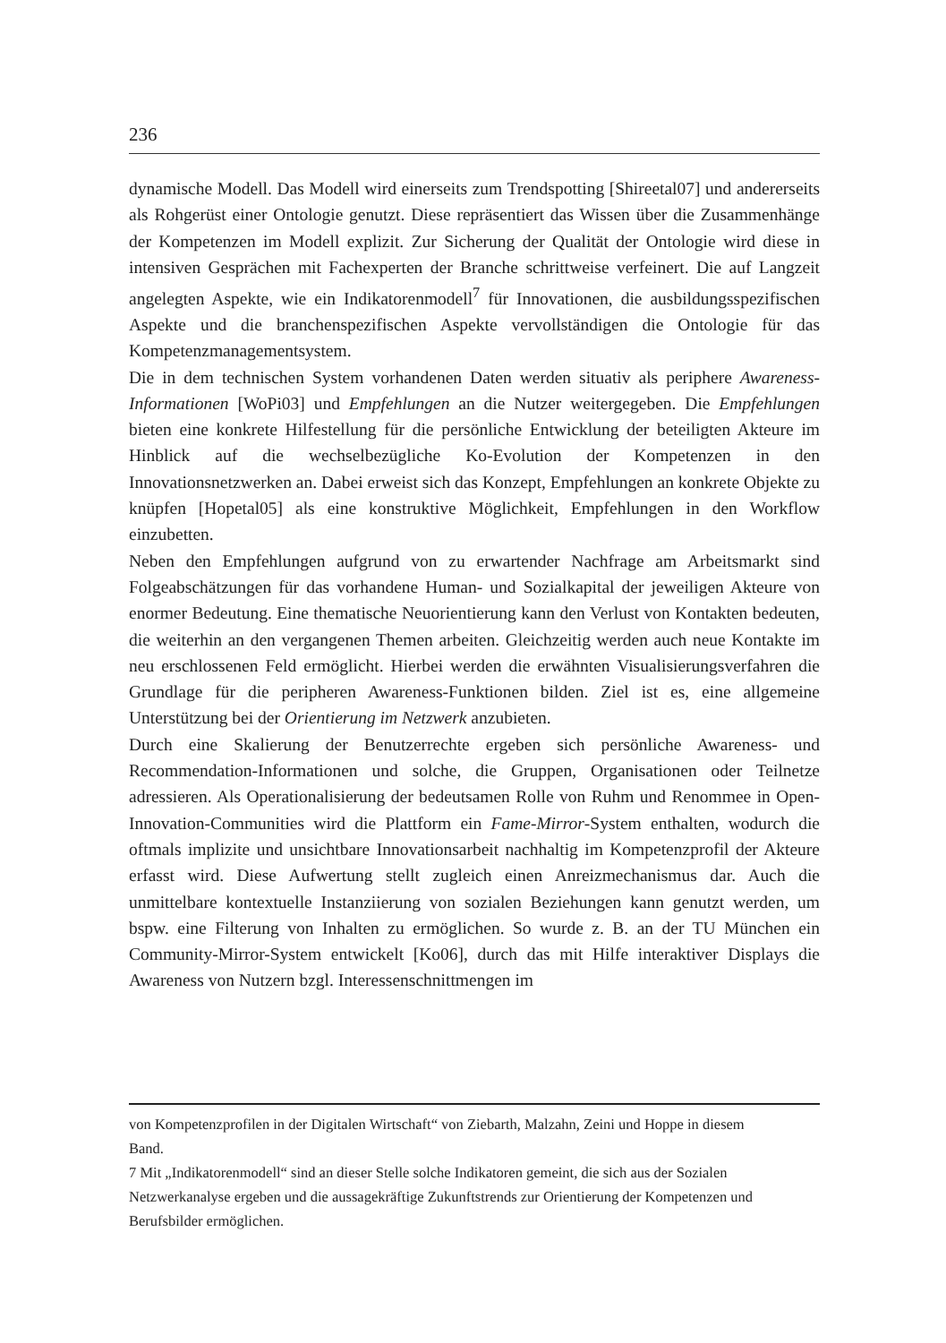236
dynamische Modell. Das Modell wird einerseits zum Trendspotting [Shireetal07] und andererseits als Rohgerüst einer Ontologie genutzt. Diese repräsentiert das Wissen über die Zusammenhänge der Kompetenzen im Modell explizit. Zur Sicherung der Qualität der Ontologie wird diese in intensiven Gesprächen mit Fachexperten der Branche schrittweise verfeinert. Die auf Langzeit angelegten Aspekte, wie ein Indikatorenmodell<sup>7</sup> für Innovationen, die ausbildungsspezifischen Aspekte und die branchenspezifischen Aspekte vervollständigen die Ontologie für das Kompetenzmanagementsystem.
Die in dem technischen System vorhandenen Daten werden situativ als periphere Awareness-Informationen [WoPi03] und Empfehlungen an die Nutzer weitergegeben. Die Empfehlungen bieten eine konkrete Hilfestellung für die persönliche Entwicklung der beteiligten Akteure im Hinblick auf die wechselbezügliche Ko-Evolution der Kompetenzen in den Innovationsnetzwerken an. Dabei erweist sich das Konzept, Empfehlungen an konkrete Objekte zu knüpfen [Hopetal05] als eine konstruktive Möglichkeit, Empfehlungen in den Workflow einzubetten.
Neben den Empfehlungen aufgrund von zu erwartender Nachfrage am Arbeitsmarkt sind Folgeabschätzungen für das vorhandene Human- und Sozialkapital der jeweiligen Akteure von enormer Bedeutung. Eine thematische Neuorientierung kann den Verlust von Kontakten bedeuten, die weiterhin an den vergangenen Themen arbeiten. Gleichzeitig werden auch neue Kontakte im neu erschlossenen Feld ermöglicht. Hierbei werden die erwähnten Visualisierungsverfahren die Grundlage für die peripheren Awareness-Funktionen bilden. Ziel ist es, eine allgemeine Unterstützung bei der Orientierung im Netzwerk anzubieten.
Durch eine Skalierung der Benutzerrechte ergeben sich persönliche Awareness- und Recommendation-Informationen und solche, die Gruppen, Organisationen oder Teilnetze adressieren. Als Operationalisierung der bedeutsamen Rolle von Ruhm und Renommee in Open-Innovation-Communities wird die Plattform ein Fame-Mirror-System enthalten, wodurch die oftmals implizite und unsichtbare Innovationsarbeit nachhaltig im Kompetenzprofil der Akteure erfasst wird. Diese Aufwertung stellt zugleich einen Anreizmechanismus dar. Auch die unmittelbare kontextuelle Instanziierung von sozialen Beziehungen kann genutzt werden, um bspw. eine Filterung von Inhalten zu ermöglichen. So wurde z. B. an der TU München ein Community-Mirror-System entwickelt [Ko06], durch das mit Hilfe interaktiver Displays die Awareness von Nutzern bzgl. Interessenschnittmengen im
von Kompetenzprofilen in der Digitalen Wirtschaft“ von Ziebarth, Malzahn, Zeini und Hoppe in diesem Band.
7 Mit „Indikatorenmodell“ sind an dieser Stelle solche Indikatoren gemeint, die sich aus der Sozialen Netzwerkanalyse ergeben und die aussagekräftige Zukunftstrends zur Orientierung der Kompetenzen und Berufsbilder ermöglichen.